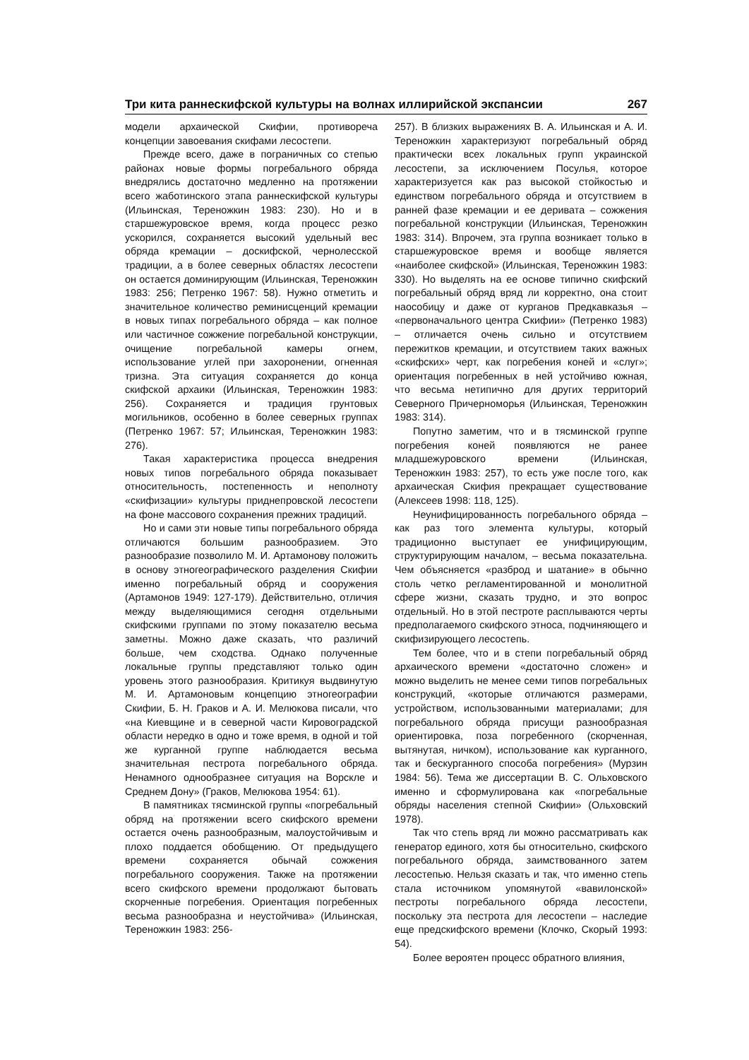Три кита раннескифской культуры на волнах иллирийской экспансии 267
модели архаической Скифии, противореча концепции завоевания скифами лесостепи.
Прежде всего, даже в пограничных со степью районах новые формы погребального обряда внедрялись достаточно медленно на протяжении всего жаботинского этапа раннескифской культуры (Ильинская, Тереножкин 1983: 230). Но и в старшежуровское время, когда процесс резко ускорился, сохраняется высокий удельный вес обряда кремации – доскифской, чернолесской традиции, а в более северных областях лесостепи он остается доминирующим (Ильинская, Тереножкин 1983: 256; Петренко 1967: 58). Нужно отметить и значительное количество реминисценций кремации в новых типах погребального обряда – как полное или частичное сожжение погребальной конструкции, очищение погребальной камеры огнем, использование углей при захоронении, огненная тризна. Эта ситуация сохраняется до конца скифской архаики (Ильинская, Тереножкин 1983: 256). Сохраняется и традиция грунтовых могильников, особенно в более северных группах (Петренко 1967: 57; Ильинская, Тереножкин 1983: 276).
Такая характеристика процесса внедрения новых типов погребального обряда показывает относительность, постепенность и неполноту «скифизации» культуры приднепровской лесостепи на фоне массового сохранения прежних традиций.
Но и сами эти новые типы погребального обряда отличаются большим разнообразием. Это разнообразие позволило М. И. Артамонову положить в основу этногеографического разделения Скифии именно погребальный обряд и сооружения (Артамонов 1949: 127-179). Действительно, отличия между выделяющимися сегодня отдельными скифскими группами по этому показателю весьма заметны. Можно даже сказать, что различий больше, чем сходства. Однако полученные локальные группы представляют только один уровень этого разнообразия. Критикуя выдвинутую М. И. Артамоновым концепцию этногеографии Скифии, Б. Н. Граков и А. И. Мелюкова писали, что «на Киевщине и в северной части Кировоградской области нередко в одно и тоже время, в одной и той же курганной группе наблюдается весьма значительная пестрота погребального обряда. Ненамного однообразнее ситуация на Ворскле и Среднем Дону» (Граков, Мелюкова 1954: 61).
В памятниках тясминской группы «погребальный обряд на протяжении всего скифского времени остается очень разнообразным, малоустойчивым и плохо поддается обобщению. От предыдущего времени сохраняется обычай сожжения погребального сооружения. Также на протяжении всего скифского времени продолжают бытовать скорченные погребения. Ориентация погребенных весьма разнообразна и неустойчива» (Ильинская, Тереножкин 1983: 256-
257). В близких выражениях В. А. Ильинская и А. И. Тереножкин характеризуют погребальный обряд практически всех локальных групп украинской лесостепи, за исключением Посулья, которое характеризуется как раз высокой стойкостью и единством погребального обряда и отсутствием в ранней фазе кремации и ее деривата – сожжения погребальной конструкции (Ильинская, Тереножкин 1983: 314). Впрочем, эта группа возникает только в старшежуровское время и вообще является «наиболее скифской» (Ильинская, Тереножкин 1983: 330). Но выделять на ее основе типично скифский погребальный обряд вряд ли корректно, она стоит наособицу и даже от курганов Предкавказья – «первоначального центра Скифии» (Петренко 1983) – отличается очень сильно и отсутствием пережитков кремации, и отсутствием таких важных «скифских» черт, как погребения коней и «слуг»; ориентация погребенных в ней устойчиво южная, что весьма нетипично для других территорий Северного Причерноморья (Ильинская, Тереножкин 1983: 314).
Попутно заметим, что и в тясминской группе погребения коней появляются не ранее младшежуровского времени (Ильинская, Тереножкин 1983: 257), то есть уже после того, как архаическая Скифия прекращает существование (Алексеев 1998: 118, 125).
Неунифицированность погребального обряда – как раз того элемента культуры, который традиционно выступает ее унифицирующим, структурирующим началом, – весьма показательна. Чем объясняется «разброд и шатание» в обычно столь четко регламентированной и монолитной сфере жизни, сказать трудно, и это вопрос отдельный. Но в этой пестроте расплываются черты предполагаемого скифского этноса, подчиняющего и скифизирующего лесостепь.
Тем более, что и в степи погребальный обряд архаического времени «достаточно сложен» и можно выделить не менее семи типов погребальных конструкций, «которые отличаются размерами, устройством, использованными материалами; для погребального обряда присущи разнообразная ориентировка, поза погребенного (скорченная, вытянутая, ничком), использование как курганного, так и бескурганного способа погребения» (Мурзин 1984: 56). Тема же диссертации В. С. Ольховского именно и сформулирована как «погребальные обряды населения степной Скифии» (Ольховский 1978).
Так что степь вряд ли можно рассматривать как генератор единого, хотя бы относительно, скифского погребального обряда, заимствованного затем лесостепью. Нельзя сказать и так, что именно степь стала источником упомянутой «вавилонской» пестроты погребального обряда лесостепи, поскольку эта пестрота для лесостепи – наследие еще предскифского времени (Клочко, Скорый 1993: 54).
Более вероятен процесс обратного влияния,